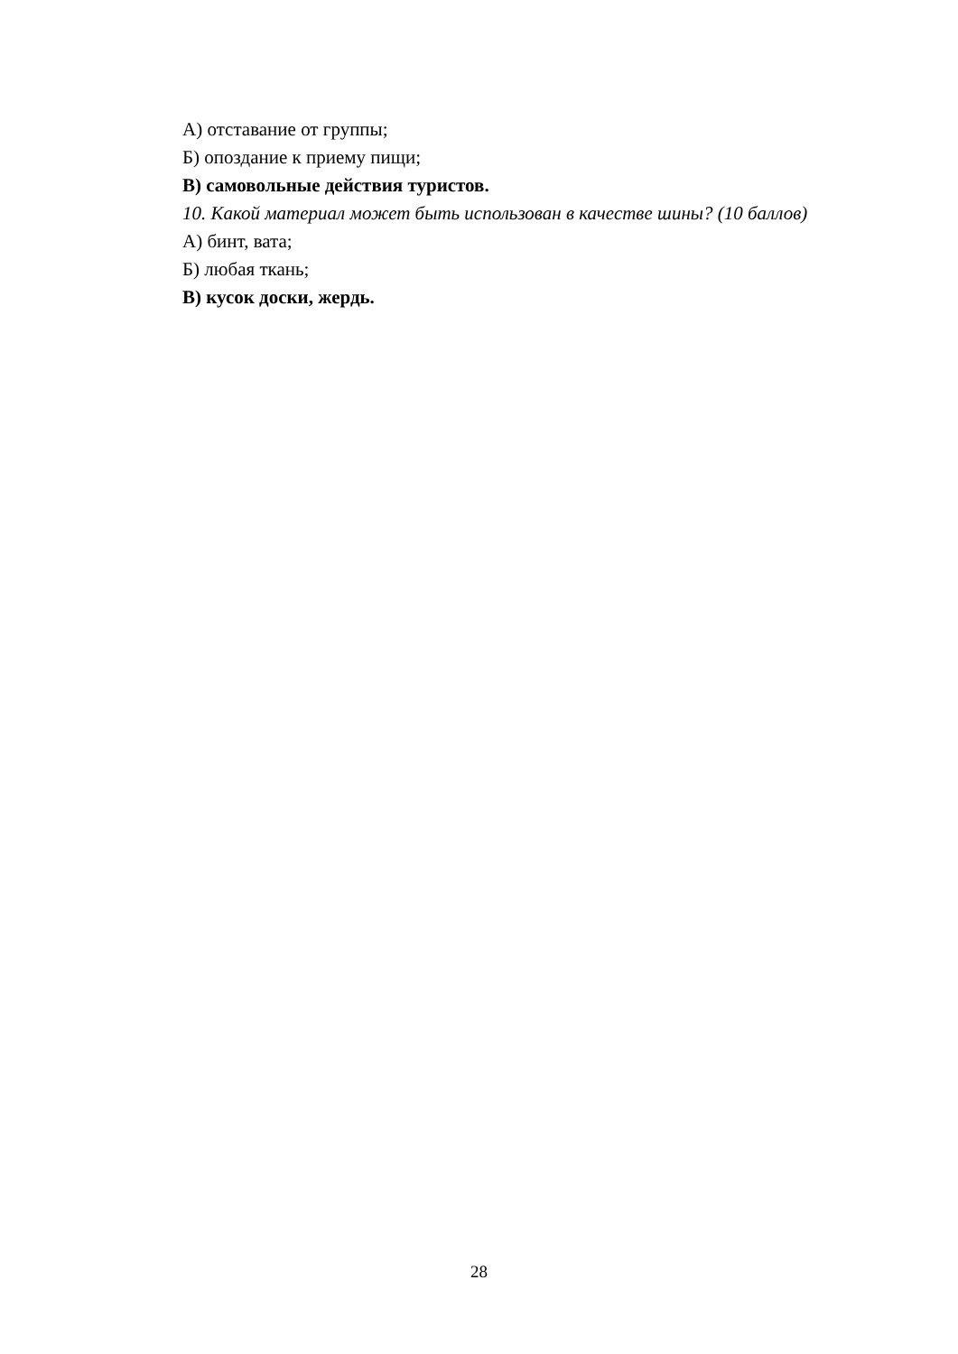А) отставание от группы;
Б) опоздание к приему пищи;
В) самовольные действия туристов.
10. Какой материал может быть использован в качестве шины? (10 баллов)
А) бинт, вата;
Б) любая ткань;
В) кусок доски, жердь.
28